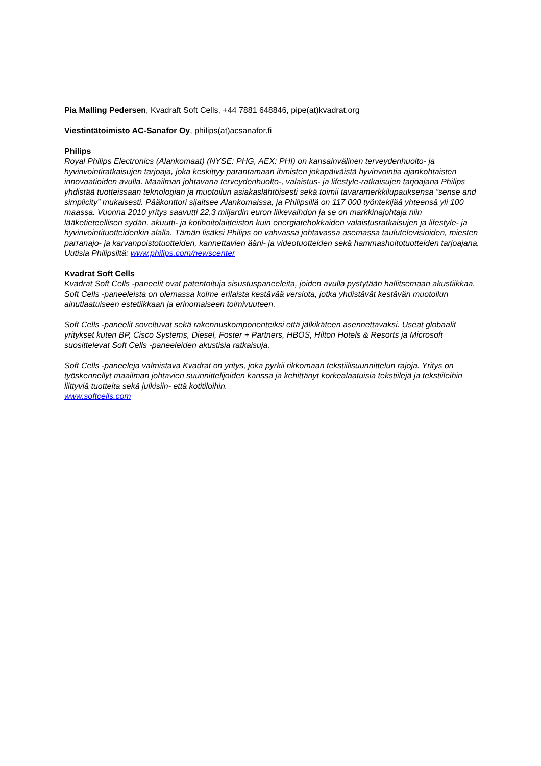Pia Malling Pedersen, Kvadraft Soft Cells, +44 7881 648846, pipe(at)kvadrat.org
Viestintätoimisto AC-Sanafor Oy, philips(at)acsanafor.fi
Philips
Royal Philips Electronics (Alankomaat) (NYSE: PHG, AEX: PHI) on kansainvälinen terveydenhuolto- ja hyvinvointiratkaisujen tarjoaja, joka keskittyy parantamaan ihmisten jokapäiväistä hyvinvointia ajankohtaisten innovaatioiden avulla. Maailman johtavana terveydenhuolto-, valaistus- ja lifestyle-ratkaisujen tarjoajana Philips yhdistää tuotteissaan teknologian ja muotoilun asiakaslähtöisesti sekä toimii tavaramerkkilupauksensa ”sense and simplicity” mukaisesti. Pääkonttori sijaitsee Alankomaissa, ja Philipsillä on 117 000 työntekijää yhteensä yli 100 maassa. Vuonna 2010 yritys saavutti 22,3 miljardin euron liikevaihdon ja se on markkinajohtaja niin lääketieteellisen sydän, akuutti- ja kotihoitolaitteiston kuin energiatehokkaiden valaistusratkaisujen ja lifestyle- ja hyvinvointituotteidenkin alalla. Tämän lisäksi Philips on vahvassa johtavassa asemassa taulutelevisioiden, miesten parranajo- ja karvanpoistotuotteiden, kannettavien ääni- ja videotuotteiden sekä hammashoitotuotteiden tarjoajana. Uutisia Philipsiltä: www.philips.com/newscenter
Kvadrat Soft Cells
Kvadrat Soft Cells -paneelit ovat patentoituja sisustuspaneeleita, joiden avulla pystytään hallitsemaan akustiikkaa. Soft Cells -paneeleista on olemassa kolme erilaista kestävää versiota, jotka yhdistävät kestävän muotoilun ainutlaatuiseen estetiikkaan ja erinomaiseen toimivuuteen.
Soft Cells -paneelit soveltuvat sekä rakennuskomponenteiksi että jälkikäteen asennettavaksi. Useat globaalit yritykset kuten BP, Cisco Systems, Diesel, Foster + Partners, HBOS, Hilton Hotels & Resorts ja Microsoft suosittelevat Soft Cells -paneeleiden akustisia ratkaisuja.
Soft Cells -paneeleja valmistava Kvadrat on yritys, joka pyrkii rikkomaan tekstiilisuunnittelun rajoja. Yritys on työskennellyt maailman johtavien suunnittelijoiden kanssa ja kehittänyt korkealaatuisia tekstiilejä ja tekstiileihin liittyviä tuotteita sekä julkisiin- että kotitiloihin.
www.softcells.com